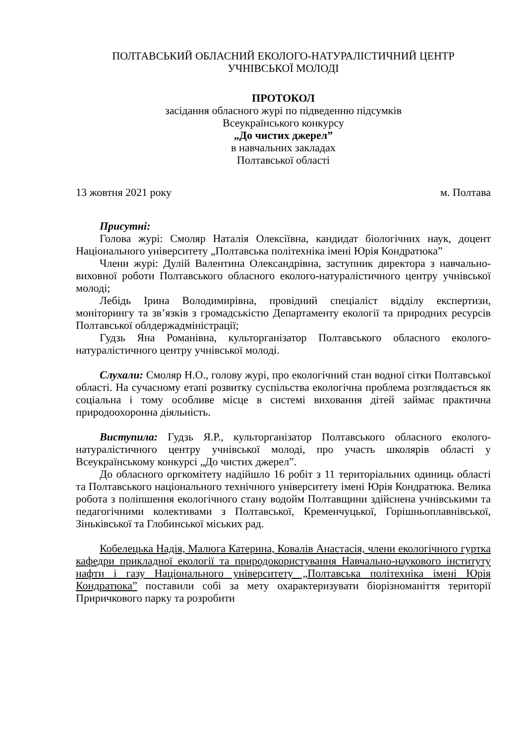ПОЛТАВСЬКИЙ ОБЛАСНИЙ ЕКОЛОГО-НАТУРАЛІСТИЧНИЙ ЦЕНТР
УЧНІВСЬКОЇ МОЛОДІ
ПРОТОКОЛ
засідання обласного журі по підведенню підсумків
Всеукраїнського конкурсу
„До чистих джерел”
в навчальних закладах
Полтавської області
13 жовтня 2021 року м. Полтава
Присутні:
Голова журі: Смоляр Наталія Олексіївна, кандидат біологічних наук, доцент Національного університету „Полтавська політехніка імені Юрія Кондратюка”
Члени журі: Дулій Валентина Олександрівна, заступник директора з навчально-виховної роботи Полтавського обласного еколого-натуралістичного центру учнівської молоді;
Лебідь Ірина Володимирівна, провідний спеціаліст відділу експертизи, моніторингу та зв’язків з громадськістю Департаменту екології та природних ресурсів Полтавської облдержадміністрації;
Гудзь Яна Романівна, культорганізатор Полтавського обласного еколого-натуралістичного центру учнівської молоді.
Слухали: Смоляр Н.О., голову журі, про екологічний стан водної сітки Полтавської області. На сучасному етапі розвитку суспільства екологічна проблема розглядається як соціальна і тому особливе місце в системі виховання дітей займає практична природоохоронна діяльність.
Виступила: Гудзь Я.Р., культорганізатор Полтавського обласного еколого-натуралістичного центру учнівської молоді, про участь школярів області у Всеукраїнському конкурсі „До чистих джерел”.
До обласного оргкомітету надійшло 16 робіт з 11 територіальних одиниць області та Полтавського національного технічного університету імені Юрія Кондратюка. Велика робота з поліпшення екологічного стану водойм Полтавщини здійснена учнівськими та педагогічними колективами з Полтавської, Кременчуцької, Горішньоплавнівської, Зіньківської та Глобинської міських рад.
Кобелецька Надія, Малюга Катерина, Ковалів Анастасія, члени екологічного гуртка кафедри прикладної екології та природокористування Навчально-наукового інституту нафти і газу Національного університету „Полтавська політехніка імені Юрія Кондратюка” поставили собі за мету охарактеризувати біорізноманіття території Приричкового парку та розробити